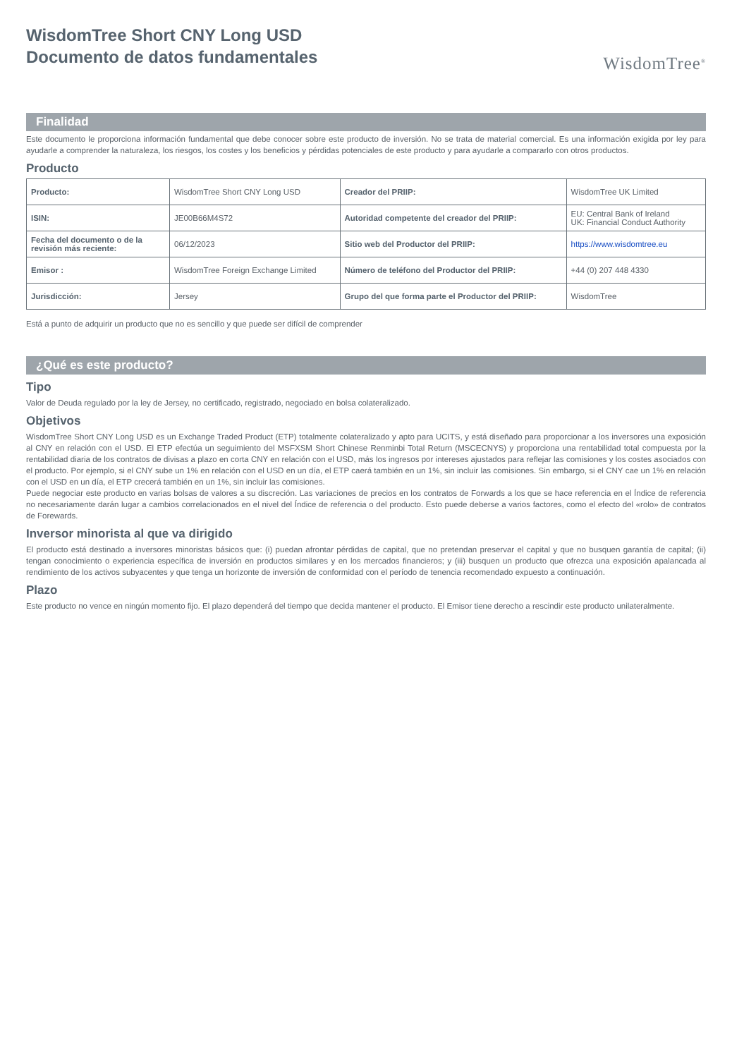WisdomTree Short CNY Long USD
Documento de datos fundamentales
WisdomTree<sup>®</sup>
Finalidad
Este documento le proporciona información fundamental que debe conocer sobre este producto de inversión. No se trata de material comercial. Es una información exigida por ley para ayudarle a comprender la naturaleza, los riesgos, los costes y los beneficios y pérdidas potenciales de este producto y para ayudarle a compararlo con otros productos.
Producto
| Producto: | WisdomTree Short CNY Long USD | Creador del PRIIP: | WisdomTree UK Limited |
| ISIN: | JE00B66M4S72 | Autoridad competente del creador del PRIIP: | EU: Central Bank of Ireland UK: Financial Conduct Authority |
| Fecha del documento o de la revisión más reciente: | 06/12/2023 | Sitio web del Productor del PRIIP: | https://www.wisdomtree.eu |
| Emisor : | WisdomTree Foreign Exchange Limited | Número de teléfono del Productor del PRIIP: | +44 (0) 207 448 4330 |
| Jurisdicción: | Jersey | Grupo del que forma parte el Productor del PRIIP: | WisdomTree |
Está a punto de adquirir un producto que no es sencillo y que puede ser difícil de comprender
¿Qué es este producto?
Tipo
Valor de Deuda regulado por la ley de Jersey, no certificado, registrado, negociado en bolsa colateralizado.
Objetivos
WisdomTree Short CNY Long USD es un Exchange Traded Product (ETP) totalmente colateralizado y apto para UCITS, y está diseñado para proporcionar a los inversores una exposición al CNY en relación con el USD. El ETP efectúa un seguimiento del MSFXSM Short Chinese Renminbi Total Return (MSCECNYS) y proporciona una rentabilidad total compuesta por la rentabilidad diaria de los contratos de divisas a plazo en corta CNY en relación con el USD, más los ingresos por intereses ajustados para reflejar las comisiones y los costes asociados con el producto. Por ejemplo, si el CNY sube un 1% en relación con el USD en un día, el ETP caerá también en un 1%, sin incluir las comisiones. Sin embargo, si el CNY cae un 1% en relación con el USD en un día, el ETP crecerá también en un 1%, sin incluir las comisiones.
Puede negociar este producto en varias bolsas de valores a su discreción. Las variaciones de precios en los contratos de Forwards a los que se hace referencia en el Índice de referencia no necesariamente darán lugar a cambios correlacionados en el nivel del Índice de referencia o del producto. Esto puede deberse a varios factores, como el efecto del «rolo» de contratos de Forewards.
Inversor minorista al que va dirigido
El producto está destinado a inversores minoristas básicos que: (i) puedan afrontar pérdidas de capital, que no pretendan preservar el capital y que no busquen garantía de capital; (ii) tengan conocimiento o experiencia específica de inversión en productos similares y en los mercados financieros; y (iii) busquen un producto que ofrezca una exposición apalancada al rendimiento de los activos subyacentes y que tenga un horizonte de inversión de conformidad con el período de tenencia recomendado expuesto a continuación.
Plazo
Este producto no vence en ningún momento fijo. El plazo dependerá del tiempo que decida mantener el producto. El Emisor tiene derecho a rescindir este producto unilateralmente.